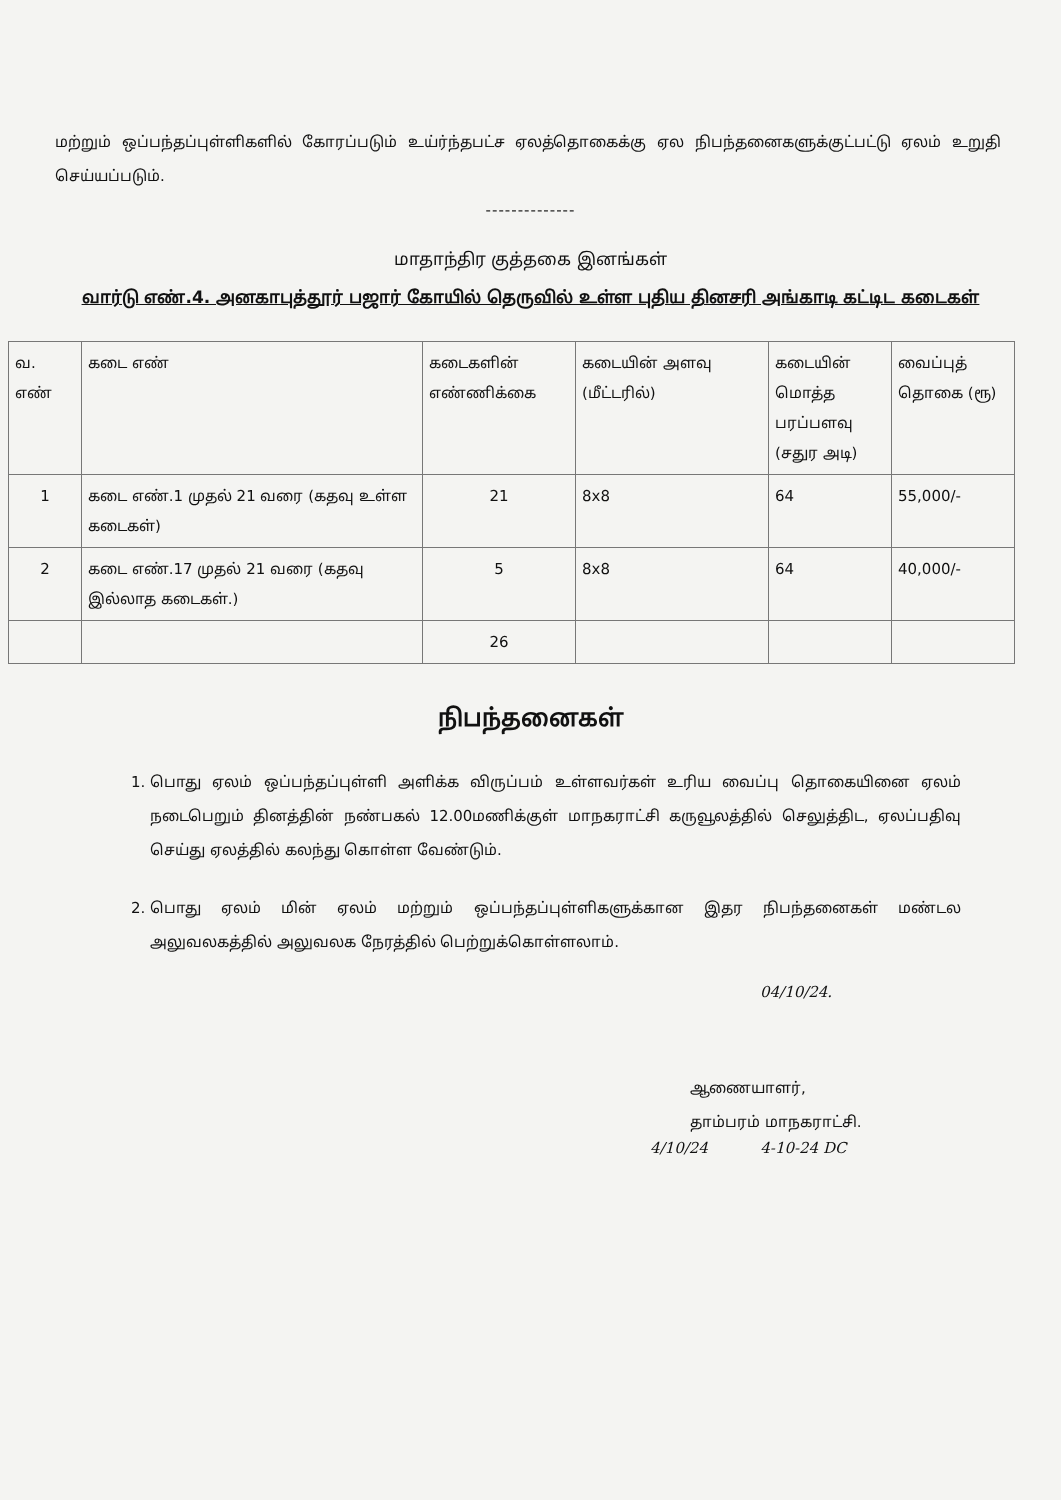மற்றும் ஒப்பந்தப்புள்ளிகளில் கோரப்படும் உய்ர்ந்தபட்ச ஏலத்தொகைக்கு ஏல நிபந்தனைகளுக்குட்பட்டு ஏலம் உறுதி செய்யப்படும்.
--------------
மாதாந்திர குத்தகை இனங்கள்
வார்டு எண்.4. அனகாபுத்தூர் பஜார் கோயில் தெருவில் உள்ள புதிய தினசரி அங்காடி கட்டிட கடைகள்
| வ. எண் | கடை எண் | கடைகளின் எண்ணிக்கை | கடையின் அளவு (மீட்டரில்) | கடையின் மொத்த பரப்பளவு (சதுர அடி) | வைப்புத் தொகை (ரூ) |
| --- | --- | --- | --- | --- | --- |
| 1 | கடை எண்.1 முதல் 21 வரை (கதவு உள்ள கடைகள்) | 21 | 8x8 | 64 | 55,000/- |
| 2 | கடை எண்.17 முதல் 21 வரை (கதவு இல்லாத கடைகள்.) | 5 | 8x8 | 64 | 40,000/- |
| | | 26 | | | |
நிபந்தனைகள்
1. பொது ஏலம் ஒப்பந்தப்புள்ளி அளிக்க விருப்பம் உள்ளவர்கள் உரிய வைப்பு தொகையினை ஏலம் நடைபெறும் தினத்தின் நண்பகல் 12.00மணிக்குள் மாநகராட்சி கருவூலத்தில் செலுத்திட, ஏலப்பதிவு செய்து ஏலத்தில் கலந்து கொள்ள வேண்டும்.
2. பொது ஏலம் மின் ஏலம் மற்றும் ஒப்பந்தப்புள்ளிகளுக்கான இதர நிபந்தனைகள் மண்டல அலுவலகத்தில் அலுவலக நேரத்தில் பெற்றுக்கொள்ளலாம்.
04/10/24.
ஆணையாளர்,
தாம்பரம் மாநகராட்சி.
4/10/24 4-10-24 DC